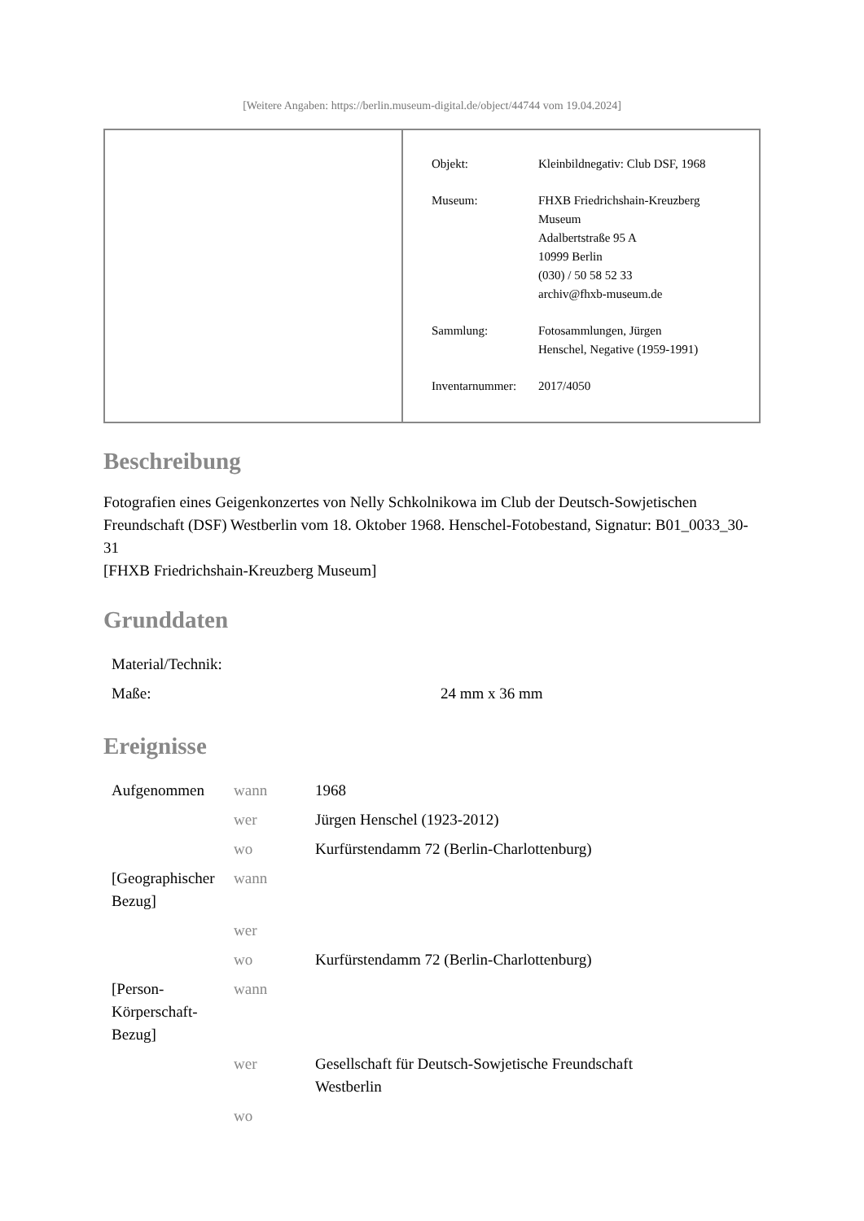[Weitere Angaben: https://berlin.museum-digital.de/object/44744 vom 19.04.2024]
| Objekt: | Kleinbildnegativ: Club DSF, 1968 |
| Museum: | FHXB Friedrichshain-Kreuzberg Museum Adalbertstraße 95 A 10999 Berlin (030) / 50 58 52 33 archiv@fhxb-museum.de |
| Sammlung: | Fotosammlungen, Jürgen Henschel, Negative (1959-1991) |
| Inventarnummer: | 2017/4050 |
Beschreibung
Fotografien eines Geigenkonzertes von Nelly Schkolnikowa im Club der Deutsch-Sowjetischen Freundschaft (DSF) Westberlin vom 18. Oktober 1968. Henschel-Fotobestand, Signatur: B01_0033_30-31
[FHXB Friedrichshain-Kreuzberg Museum]
Grunddaten
| Material/Technik: | |
| Maße: | 24 mm x 36 mm |
Ereignisse
| Aufgenommen | wann | 1968 |
| | wer | Jürgen Henschel (1923-2012) |
| | wo | Kurfürstendamm 72 (Berlin-Charlottenburg) |
| [Geographischer Bezug] | wann | |
| | wer | |
| | wo | Kurfürstendamm 72 (Berlin-Charlottenburg) |
| [Person-Körperschaft-Bezug] | wann | |
| | wer | Gesellschaft für Deutsch-Sowjetische Freundschaft Westberlin |
| | wo | |